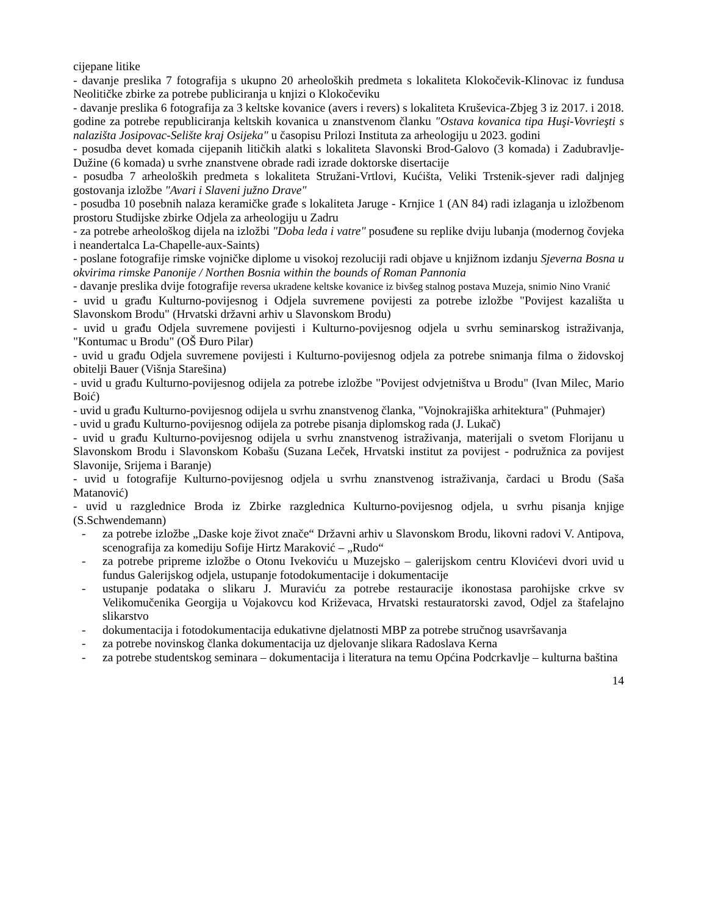cijepane litike
- davanje preslika 7 fotografija s ukupno 20 arheoloških predmeta s lokaliteta Klokočevik-Klinovac iz fundusa Neolitičke zbirke za potrebe publiciranja u knjizi o Klokočeviku
- davanje preslika 6 fotografija za 3 keltske kovanice (avers i revers) s lokaliteta Kruševica-Zbjeg 3 iz 2017. i 2018. godine za potrebe republiciranja keltskih kovanica u znanstvenom članku "Ostava kovanica tipa Huşi-Vovrieşti s nalazišta Josipovac-Selište kraj Osijeka" u časopisu Prilozi Instituta za arheologiju u 2023. godini
- posudba devet komada cijepanih litičkih alatki s lokaliteta Slavonski Brod-Galovo (3 komada) i Zadubravlje-Dužine (6 komada) u svrhe znanstvene obrade radi izrade doktorske disertacije
- posudba 7 arheoloških predmeta s lokaliteta Stružani-Vrtlovi, Kućišta, Veliki Trstenik-sjever radi daljnjeg gostovanja izložbe "Avari i Slaveni južno Drave"
- posudba 10 posebnih nalaza keramičke građe s lokaliteta Jaruge - Krnjice 1 (AN 84) radi izlaganja u izložbenom prostoru Studijske zbirke Odjela za arheologiju u Zadru
- za potrebe arheološkog dijela na izložbi "Doba leda i vatre" posuđene su replike dviju lubanja (modernog čovjeka i neandertalca La-Chapelle-aux-Saints)
- poslane fotografije rimske vojničke diplome u visokoj rezoluciji radi objave u knjižnom izdanju Sjeverna Bosna u okvirima rimske Panonije / Northen Bosnia within the bounds of Roman Pannonia
- davanje preslika dvije fotografije reversa ukradene keltske kovanice iz bivšeg stalnog postava Muzeja, snimio Nino Vranić
- uvid u građu Kulturno-povijesnog i Odjela suvremene povijesti za potrebe izložbe "Povijest kazališta u Slavonskom Brodu" (Hrvatski državni arhiv u Slavonskom Brodu)
- uvid u građu Odjela suvremene povijesti i Kulturno-povijesnog odjela u svrhu seminarskog istraživanja, "Kontumac u Brodu" (OŠ Đuro Pilar)
- uvid u građu Odjela suvremene povijesti i Kulturno-povijesnog odjela za potrebe snimanja filma o židovskoj obitelji Bauer (Višnja Starešina)
- uvid u građu Kulturno-povijesnog odijela za potrebe izložbe "Povijest odvjetništva u Brodu" (Ivan Milec, Mario Boić)
- uvid u građu Kulturno-povijesnog odijela u svrhu znanstvenog članka, "Vojnokrajiška arhitektura" (Puhmajer)
- uvid u građu Kulturno-povijesnog odijela za potrebe pisanja diplomskog rada (J. Lukač)
- uvid u građu Kulturno-povijesnog odijela u svrhu znanstvenog istraživanja, materijali o svetom Florijanu u Slavonskom Brodu i Slavonskom Kobašu (Suzana Leček, Hrvatski institut za povijest - podružnica za povijest Slavonije, Srijema i Baranje)
- uvid u fotografije Kulturno-povijesnog odjela u svrhu znanstvenog istraživanja, čardaci u Brodu (Saša Matanović)
- uvid u razglednice Broda iz Zbirke razglednica Kulturno-povijesnog odjela, u svrhu pisanja knjige (S.Schwendemann)
- za potrebe izložbe „Daske koje život znače“ Državni arhiv u Slavonskom Brodu, likovni radovi V. Antipova, scenografija za komediju Sofije Hirtz Maraković – „Rudo“
- za potrebe pripreme izložbe o Otonu Ivekoviću u Muzejsko – galerijskom centru Klovićevi dvori uvid u fundus Galerijskog odjela, ustupanje fotodokumentacije i dokumentacije
- ustupanje podataka o slikaru J. Muraviću za potrebe restauracije ikonostasa parohijske crkve sv Velikomučenika Georgija u Vojakovcu kod Križevaca, Hrvatski restauratorski zavod, Odjel za štafelajno slikarstvo
- dokumentacija i fotodokumentacija edukativne djelatnosti MBP za potrebe stručnog usavršavanja
- za potrebe novinskog članka dokumentacija uz djelovanje slikara Radoslava Kerna
- za potrebe studentskog seminara – dokumentacija i literatura na temu Općina Podcrkavlje – kulturna baština
14